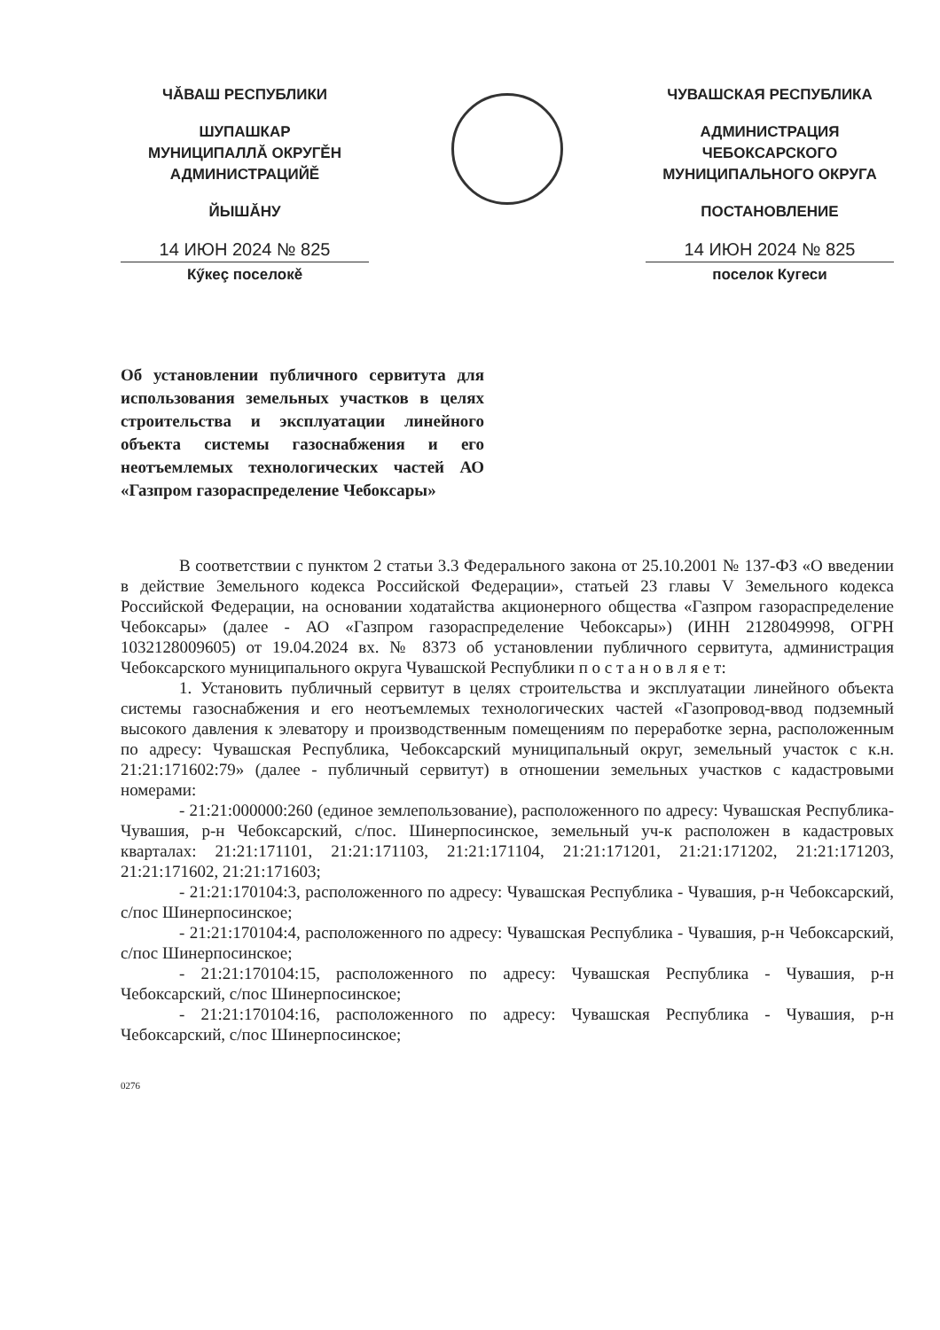ЧĂВАШ РЕСПУБЛИКИ
ШУПАШКАР
МУНИЦИПАЛЛĂ ОКРУГĚН
АДМИНИСТРАЦИЙĚ
ЙЫШĂНУ
14 ИЮН 2024 № 825
Кӳкеç поселокě
ЧУВАШСКАЯ РЕСПУБЛИКА
АДМИНИСТРАЦИЯ
ЧЕБОКСАРСКОГО
МУНИЦИПАЛЬНОГО ОКРУГА
ПОСТАНОВЛЕНИЕ
14 ИЮН 2024 № 825
поселок Кугеси
Об установлении публичного сервитута для использования земельных участков в целях строительства и эксплуатации линейного объекта системы газоснабжения и его неотъемлемых технологических частей АО «Газпром газораспределение Чебоксары»
В соответствии с пунктом 2 статьи 3.3 Федерального закона от 25.10.2001 № 137-ФЗ «О введении в действие Земельного кодекса Российской Федерации», статьей 23 главы V Земельного кодекса Российской Федерации, на основании ходатайства акционерного общества «Газпром газораспределение Чебоксары» (далее - АО «Газпром газораспределение Чебоксары») (ИНН 2128049998, ОГРН 1032128009605) от 19.04.2024 вх. № 8373 об установлении публичного сервитута, администрация Чебоксарского муниципального округа Чувашской Республики п о с т а н о в л я е т:
1. Установить публичный сервитут в целях строительства и эксплуатации линейного объекта системы газоснабжения и его неотъемлемых технологических частей «Газопровод-ввод подземный высокого давления к элеватору и производственным помещениям по переработке зерна, расположенным по адресу: Чувашская Республика, Чебоксарский муниципальный округ, земельный участок с к.н. 21:21:171602:79» (далее - публичный сервитут) в отношении земельных участков с кадастровыми номерами:
- 21:21:000000:260 (единое землепользование), расположенного по адресу: Чувашская Республика-Чувашия, р-н Чебоксарский, с/пос. Шинерпосинское, земельный уч-к расположен в кадастровых кварталах: 21:21:171101, 21:21:171103, 21:21:171104, 21:21:171201, 21:21:171202, 21:21:171203, 21:21:171602, 21:21:171603;
- 21:21:170104:3, расположенного по адресу: Чувашская Республика - Чувашия, р-н Чебоксарский, с/пос Шинерпосинское;
- 21:21:170104:4, расположенного по адресу: Чувашская Республика - Чувашия, р-н Чебоксарский, с/пос Шинерпосинское;
- 21:21:170104:15, расположенного по адресу: Чувашская Республика - Чувашия, р-н Чебоксарский, с/пос Шинерпосинское;
- 21:21:170104:16, расположенного по адресу: Чувашская Республика - Чувашия, р-н Чебоксарский, с/пос Шинерпосинское;
0276